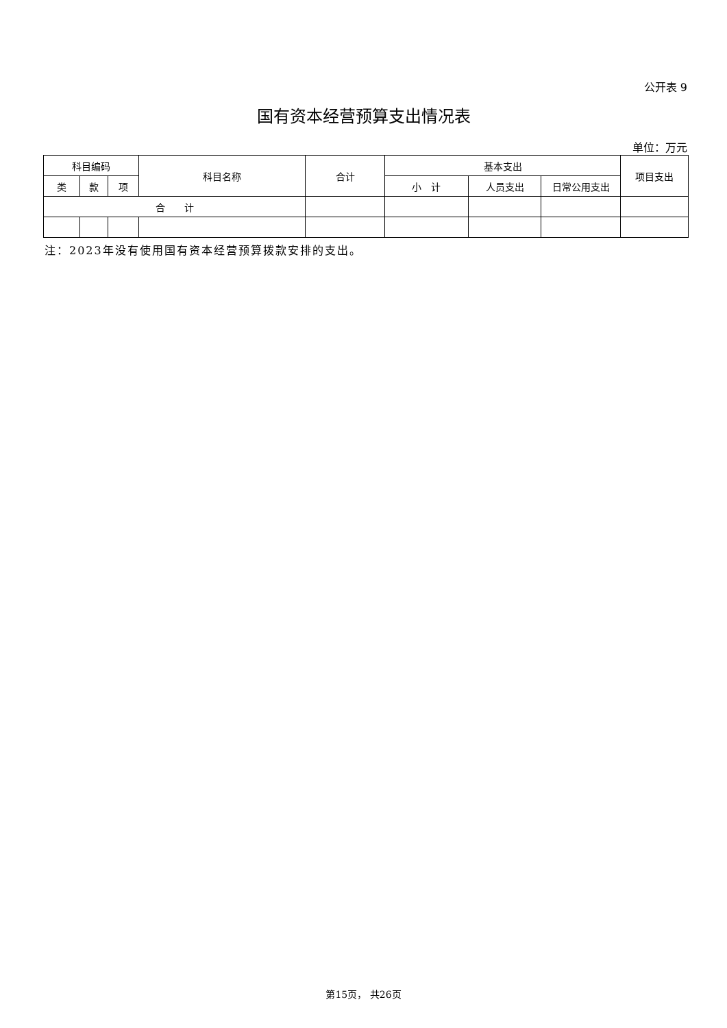公开表 9
国有资本经营预算支出情况表
单位：万元
| 科目编码 | | | 科目名称 | 合计 | 基本支出 | | | 项目支出 |
| --- | --- | --- | --- | --- | --- | --- | --- | --- |
| 类 | 款 | 项 | | | 小 计 | 人员支出 | 日常公用支出 | |
| 合 计 | | | | | | | | |
注：2023年没有使用国有资本经营预算拨款安排的支出。
第15页， 共26页